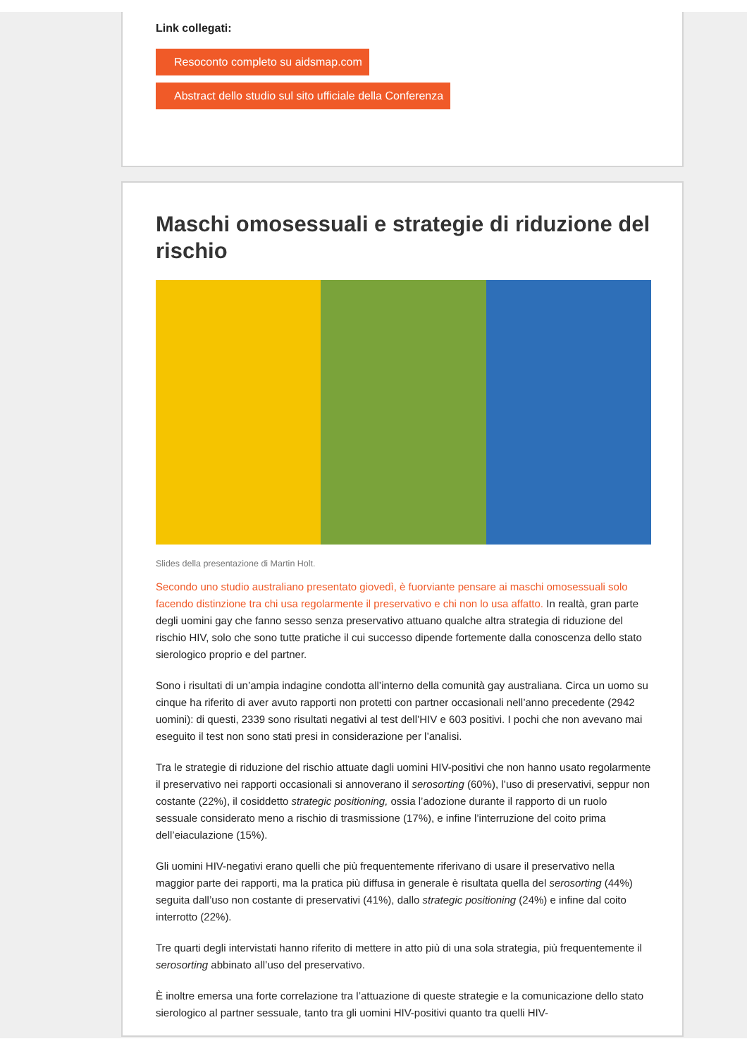Link collegati:
Resoconto completo su aidsmap.com
Abstract dello studio sul sito ufficiale della Conferenza
Maschi omosessuali e strategie di riduzione del rischio
Slides della presentazione di Martin Holt.
Secondo uno studio australiano presentato giovedì, è fuorviante pensare ai maschi omosessuali solo facendo distinzione tra chi usa regolarmente il preservativo e chi non lo usa affatto. In realtà, gran parte degli uomini gay che fanno sesso senza preservativo attuano qualche altra strategia di riduzione del rischio HIV, solo che sono tutte pratiche il cui successo dipende fortemente dalla conoscenza dello stato sierologico proprio e del partner.
Sono i risultati di un’ampia indagine condotta all’interno della comunità gay australiana. Circa un uomo su cinque ha riferito di aver avuto rapporti non protetti con partner occasionali nell’anno precedente (2942 uomini): di questi, 2339 sono risultati negativi al test dell’HIV e 603 positivi. I pochi che non avevano mai eseguito il test non sono stati presi in considerazione per l’analisi.
Tra le strategie di riduzione del rischio attuate dagli uomini HIV-positivi che non hanno usato regolarmente il preservativo nei rapporti occasionali si annoverano il serosorting (60%), l’uso di preservativi, seppur non costante (22%), il cosiddetto strategic positioning, ossia l’adozione durante il rapporto di un ruolo sessuale considerato meno a rischio di trasmissione (17%), e infine l’interruzione del coito prima dell’eiaculazione (15%).
Gli uomini HIV-negativi erano quelli che più frequentemente riferivano di usare il preservativo nella maggior parte dei rapporti, ma la pratica più diffusa in generale è risultata quella del serosorting (44%) seguita dall’uso non costante di preservativi (41%), dallo strategic positioning (24%) e infine dal coito interrotto (22%).
Tre quarti degli intervistati hanno riferito di mettere in atto più di una sola strategia, più frequentemente il serosorting abbinato all’uso del preservativo.
È inoltre emersa una forte correlazione tra l’attuazione di queste strategie e la comunicazione dello stato sierologico al partner sessuale, tanto tra gli uomini HIV-positivi quanto tra quelli HIV-